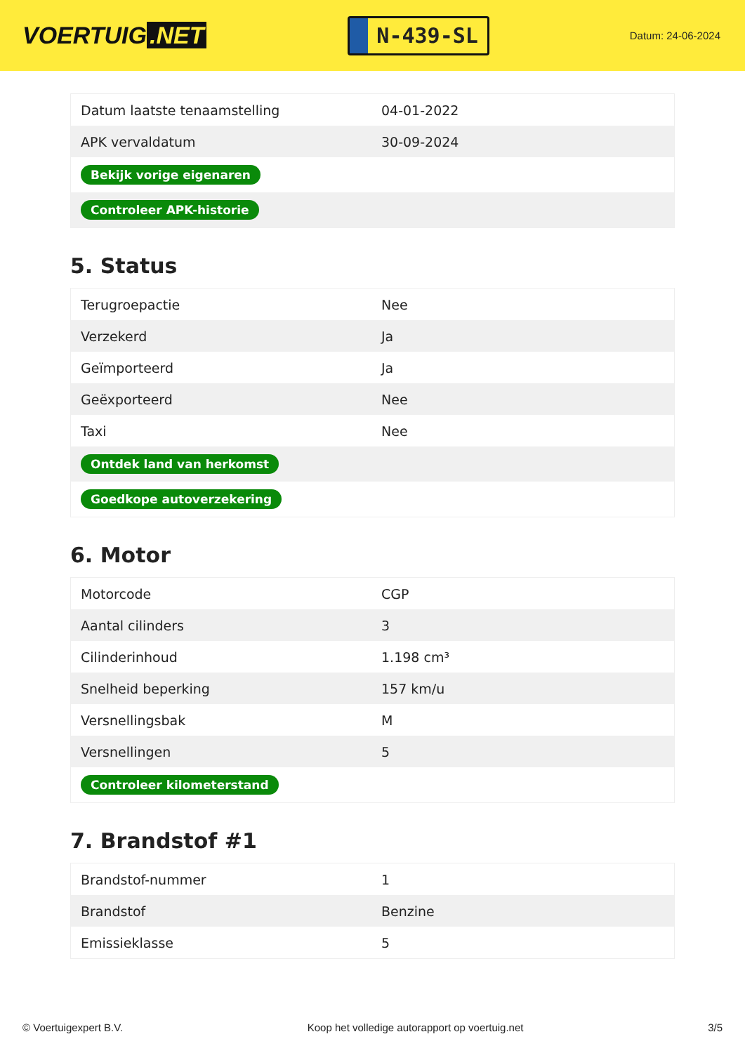VOERTUIG.NET
N-439-SL
Datum: 24-06-2024
| Datum laatste tenaamstelling | 04-01-2022 |
| APK vervaldatum | 30-09-2024 |
| Bekijk vorige eigenaren | |
| Controleer APK-historie | |
5. Status
| Terugroepactie | Nee |
| Verzekerd | Ja |
| Geïmporteerd | Ja |
| Geëxporteerd | Nee |
| Taxi | Nee |
| Ontdek land van herkomst | |
| Goedkope autoverzekering | |
6. Motor
| Motorcode | CGP |
| Aantal cilinders | 3 |
| Cilinderinhoud | 1.198 cm³ |
| Snelheid beperking | 157 km/u |
| Versnellingsbak | M |
| Versnellingen | 5 |
| Controleer kilometerstand | |
7. Brandstof #1
| Brandstof-nummer | 1 |
| Brandstof | Benzine |
| Emissieklasse | 5 |
© Voertuigexpert B.V. Koop het volledige autorapport op voertuig.net 3/5